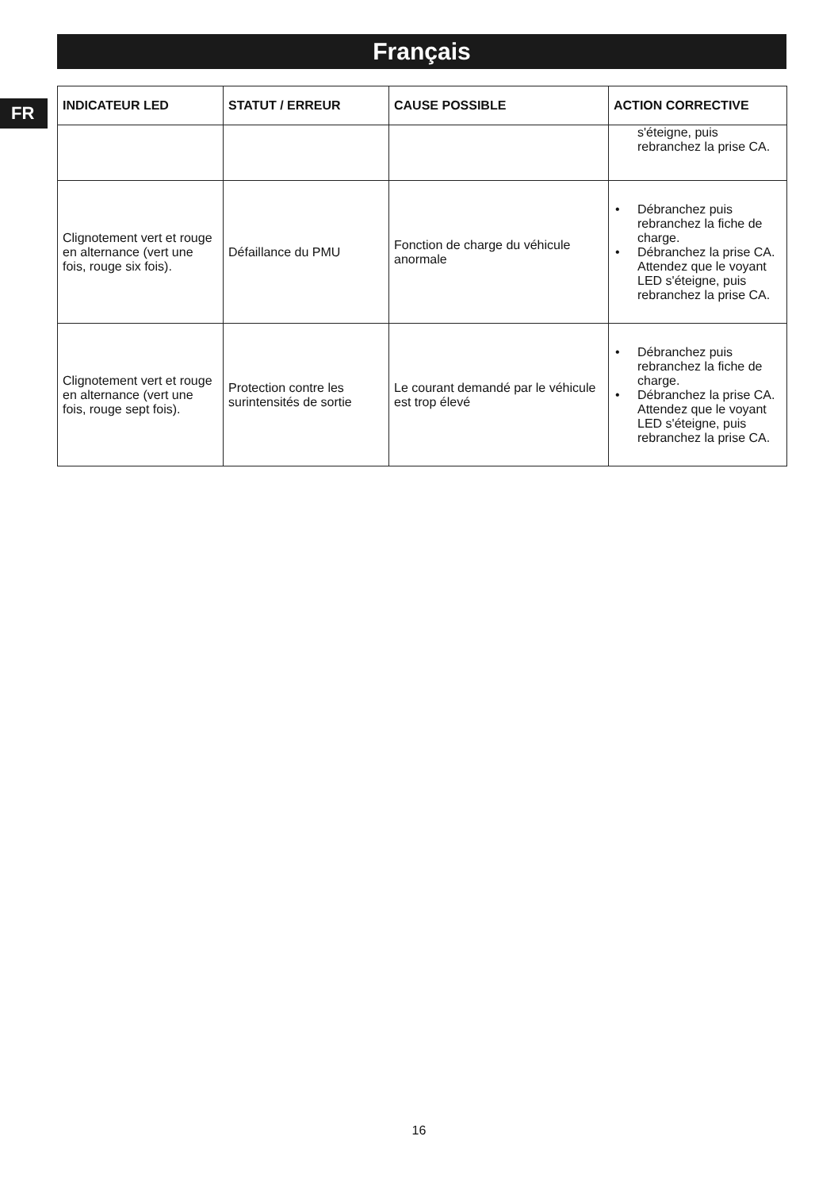Français
FR
| INDICATEUR LED | STATUT / ERREUR | CAUSE POSSIBLE | ACTION CORRECTIVE |
| --- | --- | --- | --- |
| | | | s'éteigne, puis rebranchez la prise CA. |
| Clignotement vert et rouge en alternance (vert une fois, rouge six fois). | Défaillance du PMU | Fonction de charge du véhicule anormale | • Débranchez puis rebranchez la fiche de charge. • Débranchez la prise CA. Attendez que le voyant LED s'éteigne, puis rebranchez la prise CA. |
| Clignotement vert et rouge en alternance (vert une fois, rouge sept fois). | Protection contre les surintensités de sortie | Le courant demandé par le véhicule est trop élevé | • Débranchez puis rebranchez la fiche de charge. • Débranchez la prise CA. Attendez que le voyant LED s'éteigne, puis rebranchez la prise CA. |
16